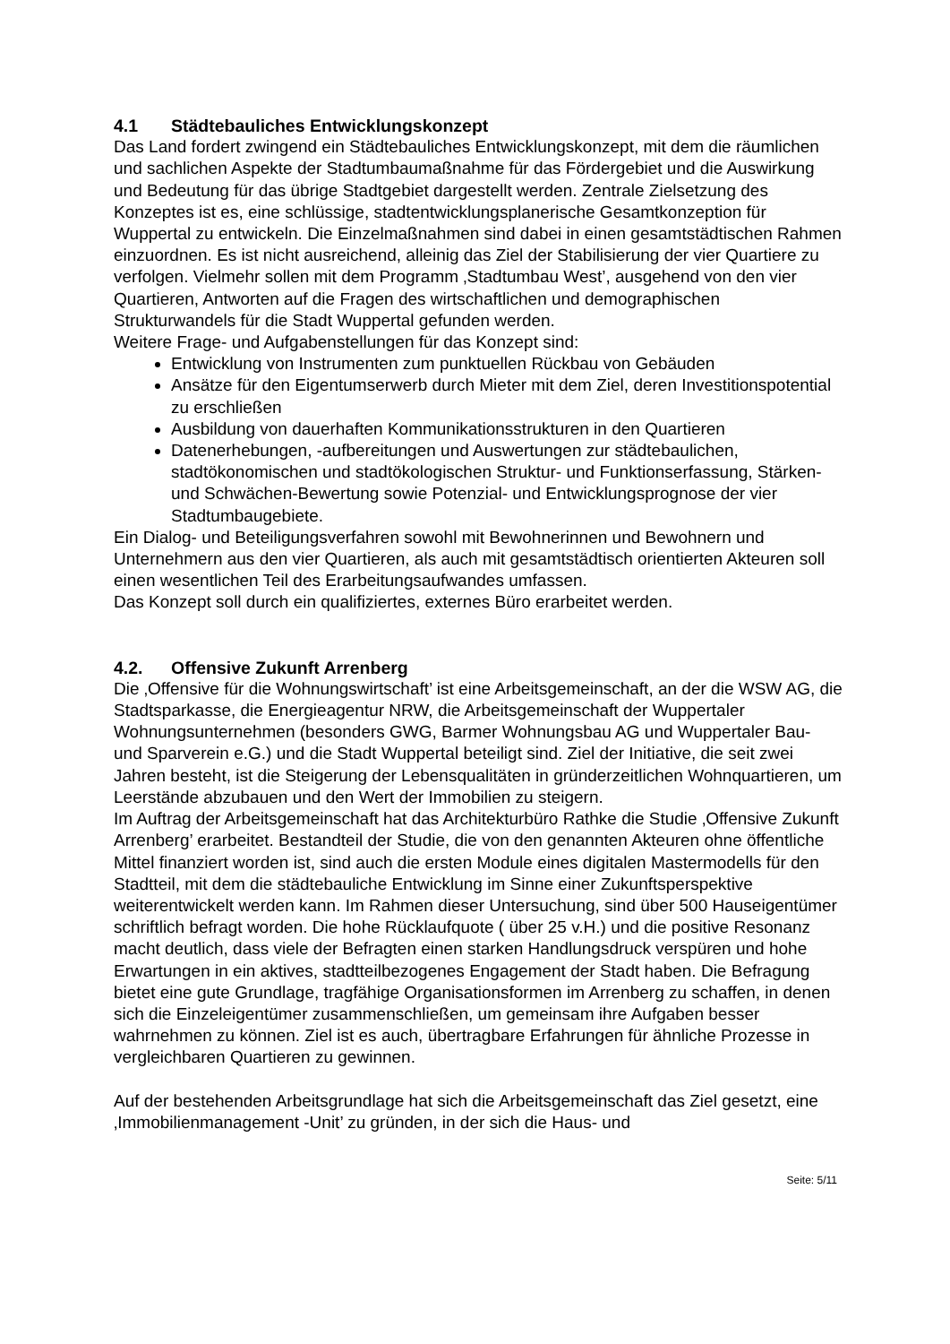4.1 Städtebauliches Entwicklungskonzept
Das Land fordert zwingend ein Städtebauliches Entwicklungskonzept, mit dem die räumlichen und sachlichen Aspekte der Stadtumbaumaßnahme für das Fördergebiet und die Auswirkung und Bedeutung für das übrige Stadtgebiet dargestellt werden. Zentrale Zielsetzung des Konzeptes ist es, eine schlüssige, stadtentwicklungsplanerische Gesamtkonzeption für Wuppertal zu entwickeln. Die Einzelmaßnahmen sind dabei in einen gesamtstädtischen Rahmen einzuordnen. Es ist nicht ausreichend, alleinig das Ziel der Stabilisierung der vier Quartiere zu verfolgen. Vielmehr sollen mit dem Programm ‚Stadtumbau West’, ausgehend von den vier Quartieren, Antworten auf die Fragen des wirtschaftlichen und demographischen Strukturwandels für die Stadt Wuppertal gefunden werden.
Weitere Frage- und Aufgabenstellungen für das Konzept sind:
Entwicklung von Instrumenten zum punktuellen Rückbau von Gebäuden
Ansätze für den Eigentumserwerb durch Mieter mit dem Ziel, deren Investitionspotential zu erschließen
Ausbildung von dauerhaften Kommunikationsstrukturen in den Quartieren
Datenerhebungen, -aufbereitungen und Auswertungen zur städtebaulichen, stadtökonomischen und stadtökologischen Struktur- und Funktionserfassung, Stärken- und Schwächen-Bewertung sowie Potenzial- und Entwicklungsprognose der vier Stadtumbaugebiete.
Ein Dialog- und Beteiligungsverfahren sowohl mit Bewohnerinnen und Bewohnern und Unternehmern aus den vier Quartieren, als auch mit gesamtstädtisch orientierten Akteuren soll einen wesentlichen Teil des Erarbeitungsaufwandes umfassen.
Das Konzept soll durch ein qualifiziertes, externes Büro erarbeitet werden.
4.2. Offensive Zukunft Arrenberg
Die ‚Offensive für die Wohnungswirtschaft’ ist eine Arbeitsgemeinschaft, an der die WSW AG, die Stadtsparkasse, die Energieagentur NRW, die Arbeitsgemeinschaft der Wuppertaler Wohnungsunternehmen (besonders GWG, Barmer Wohnungsbau AG und Wuppertaler Bau- und Sparverein e.G.) und die Stadt Wuppertal beteiligt sind. Ziel der Initiative, die seit zwei Jahren besteht, ist die Steigerung der Lebensqualitäten in gründerzeitlichen Wohnquartieren, um Leerstände abzubauen und den Wert der Immobilien zu steigern.
Im Auftrag der Arbeitsgemeinschaft hat das Architekturbüro Rathke die Studie ‚Offensive Zukunft Arrenberg’ erarbeitet. Bestandteil der Studie, die von den genannten Akteuren ohne öffentliche Mittel finanziert worden ist, sind auch die ersten Module eines digitalen Mastermodells für den Stadtteil, mit dem die städtebauliche Entwicklung im Sinne einer Zukunftsperspektive weiterentwickelt werden kann. Im Rahmen dieser Untersuchung, sind über 500 Hauseigentümer schriftlich befragt worden. Die hohe Rücklaufquote ( über 25 v.H.) und die positive Resonanz macht deutlich, dass viele der Befragten einen starken Handlungsdruck verspüren und hohe Erwartungen in ein aktives, stadtteilbezogenes Engagement der Stadt haben. Die Befragung bietet eine gute Grundlage, tragfähige Organisationsformen im Arrenberg zu schaffen, in denen sich die Einzeleigentümer zusammenschließen, um gemeinsam ihre Aufgaben besser wahrnehmen zu können. Ziel ist es auch, übertragbare Erfahrungen für ähnliche Prozesse in vergleichbaren Quartieren zu gewinnen.
Auf der bestehenden Arbeitsgrundlage hat sich die Arbeitsgemeinschaft das Ziel gesetzt, eine ‚Immobilienmanagement -Unit’ zu gründen, in der sich die Haus- und
Seite: 5/11